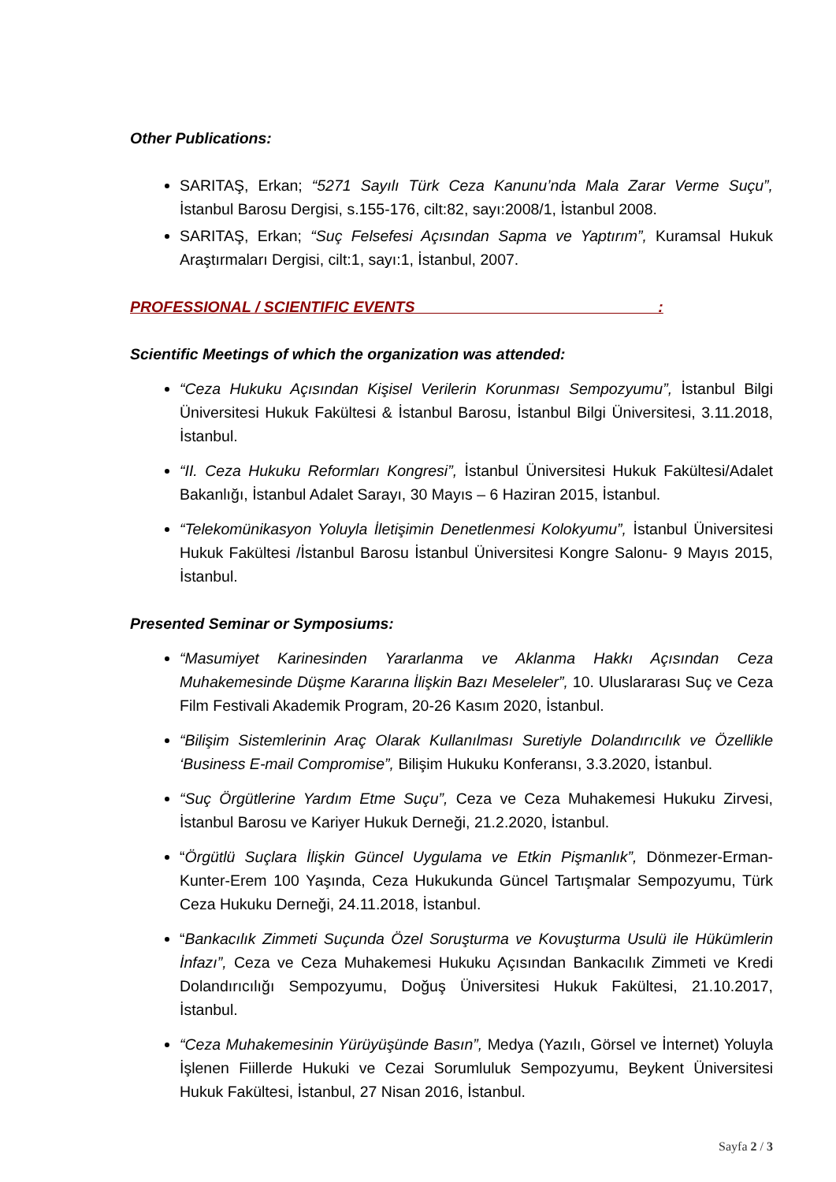Other Publications:
SARITAŞ, Erkan; “5271 Sayılı Türk Ceza Kanunu’nda Mala Zarar Verme Suçu”, İstanbul Barosu Dergisi, s.155-176, cilt:82, sayı:2008/1, İstanbul 2008.
SARITAŞ, Erkan; “Suç Felsefesi Açısından Sapma ve Yaptırım”, Kuramsal Hukuk Araştırmaları Dergisi, cilt:1, sayı:1, İstanbul, 2007.
PROFESSIONAL / SCIENTIFIC EVENTS :
Scientific Meetings of which the organization was attended:
“Ceza Hukuku Açısından Kişisel Verilerin Korunması Sempozyumu”, İstanbul Bilgi Üniversitesi Hukuk Fakültesi & İstanbul Barosu, İstanbul Bilgi Üniversitesi, 3.11.2018, İstanbul.
“II. Ceza Hukuku Reformları Kongresi”, İstanbul Üniversitesi Hukuk Fakültesi/Adalet Bakanlığı, İstanbul Adalet Sarayı, 30 Mayıs – 6 Haziran 2015, İstanbul.
“Telekomünikasyon Yoluyla İletişimin Denetlenmesi Kolokyumu”, İstanbul Üniversitesi Hukuk Fakültesi /İstanbul Barosu İstanbul Üniversitesi Kongre Salonu- 9 Mayıs 2015, İstanbul.
Presented Seminar or Symposiums:
“Masumiyet Karinesinden Yararlanma ve Aklanma Hakkı Açısından Ceza Muhakemesinde Düşme Kararına İlişkin Bazı Meseleler”, 10. Uluslararası Suç ve Ceza Film Festivali Akademik Program, 20-26 Kasım 2020, İstanbul.
“Bilişim Sistemlerinin Araç Olarak Kullanılması Suretiyle Dolandırıcılık ve Özellikle ‘Business E-mail Compromise”, Bilişim Hukuku Konferansı, 3.3.2020, İstanbul.
“Suç Örgütlerine Yardım Etme Suçu”, Ceza ve Ceza Muhakemesi Hukuku Zirvesi, İstanbul Barosu ve Kariyer Hukuk Derneği, 21.2.2020, İstanbul.
“Örgütlü Suçlara İlişkin Güncel Uygulama ve Etkin Pişmanlık”, Dönmezer-Erman-Kunter-Erem 100 Yaşında, Ceza Hukukunda Güncel Tartışmalar Sempozyumu, Türk Ceza Hukuku Derneği, 24.11.2018, İstanbul.
“Bankacılık Zimmeti Suçunda Özel Soruşturma ve Kovuşturma Usulü ile Hükümlerin İnfazı”, Ceza ve Ceza Muhakemesi Hukuku Açısından Bankacılık Zimmeti ve Kredi Dolandırıcılığı Sempozyumu, Doğuş Üniversitesi Hukuk Fakültesi, 21.10.2017, İstanbul.
“Ceza Muhakemesinin Yürüyüşünde Basın”, Medya (Yazılı, Görsel ve İnternet) Yoluyla İşlenen Fiillerde Hukuki ve Cezai Sorumluluk Sempozyumu, Beykent Üniversitesi Hukuk Fakültesi, İstanbul, 27 Nisan 2016, İstanbul.
Sayfa 2 / 3